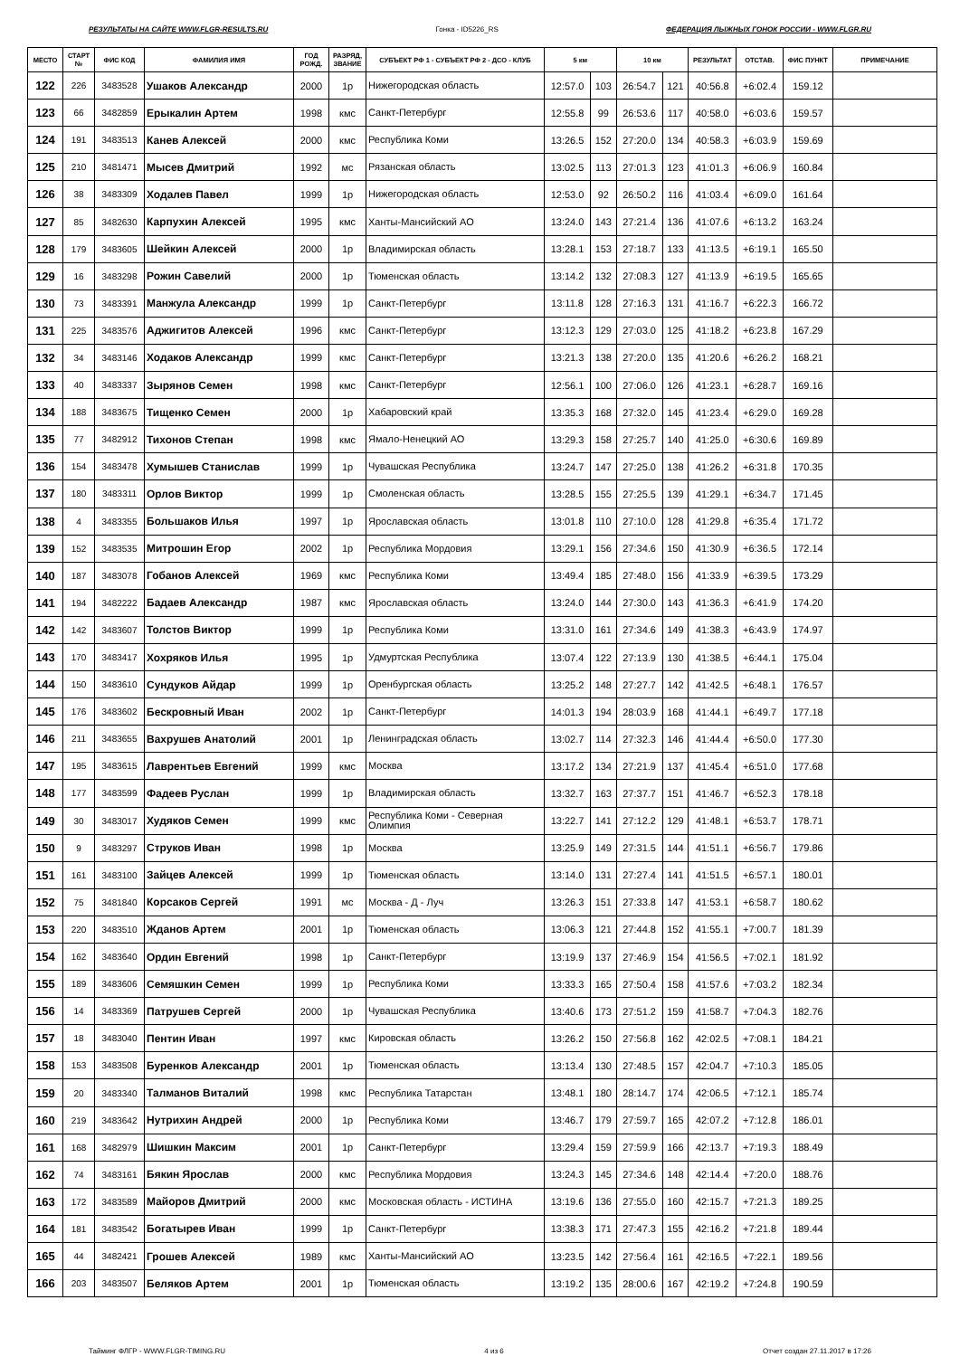РЕЗУЛЬТАТЫ НА САЙТЕ WWW.FLGR-RESULTS.RU Гонка - ID5226_RS ФЕДЕРАЦИЯ ЛЫЖНЫХ ГОНОК РОССИИ - WWW.FLGR.RU
| МЕСТО | СТАРТ № | ФИС КОД | ФАМИЛИЯ ИМЯ | ГОД РОЖД. | РАЗРЯД, ЗВАНИЕ | СУБЪЕКТ РФ 1 - СУБЪЕКТ РФ 2 - ДСО - КЛУБ | 5 км | | 10 км | | РЕЗУЛЬТАТ | ОТСТАВ. | ФИС ПУНКТ | ПРИМЕЧАНИЕ |
| --- | --- | --- | --- | --- | --- | --- | --- | --- | --- | --- | --- | --- | --- | --- |
| 122 | 226 | 3483528 | Ушаков Александр | 2000 | 1р | Нижегородская область | 12:57.0 | 103 | 26:54.7 | 121 | 40:56.8 | +6:02.4 | 159.12 | |
| 123 | 66 | 3482859 | Ерыкалин Артем | 1998 | кмс | Санкт-Петербург | 12:55.8 | 99 | 26:53.6 | 117 | 40:58.0 | +6:03.6 | 159.57 | |
| 124 | 191 | 3483513 | Канев Алексей | 2000 | кмс | Республика Коми | 13:26.5 | 152 | 27:20.0 | 134 | 40:58.3 | +6:03.9 | 159.69 | |
| 125 | 210 | 3481471 | Мысев Дмитрий | 1992 | мс | Рязанская область | 13:02.5 | 113 | 27:01.3 | 123 | 41:01.3 | +6:06.9 | 160.84 | |
| 126 | 38 | 3483309 | Ходалев Павел | 1999 | 1р | Нижегородская область | 12:53.0 | 92 | 26:50.2 | 116 | 41:03.4 | +6:09.0 | 161.64 | |
| 127 | 85 | 3482630 | Карпухин Алексей | 1995 | кмс | Ханты-Мансийский АО | 13:24.0 | 143 | 27:21.4 | 136 | 41:07.6 | +6:13.2 | 163.24 | |
| 128 | 179 | 3483605 | Шейкин Алексей | 2000 | 1р | Владимирская область | 13:28.1 | 153 | 27:18.7 | 133 | 41:13.5 | +6:19.1 | 165.50 | |
| 129 | 16 | 3483298 | Рожин Савелий | 2000 | 1р | Тюменская область | 13:14.2 | 132 | 27:08.3 | 127 | 41:13.9 | +6:19.5 | 165.65 | |
| 130 | 73 | 3483391 | Манжула Александр | 1999 | 1р | Санкт-Петербург | 13:11.8 | 128 | 27:16.3 | 131 | 41:16.7 | +6:22.3 | 166.72 | |
| 131 | 225 | 3483576 | Аджигитов Алексей | 1996 | кмс | Санкт-Петербург | 13:12.3 | 129 | 27:03.0 | 125 | 41:18.2 | +6:23.8 | 167.29 | |
| 132 | 34 | 3483146 | Ходаков Александр | 1999 | кмс | Санкт-Петербург | 13:21.3 | 138 | 27:20.0 | 135 | 41:20.6 | +6:26.2 | 168.21 | |
| 133 | 40 | 3483337 | Зырянов Семен | 1998 | кмс | Санкт-Петербург | 12:56.1 | 100 | 27:06.0 | 126 | 41:23.1 | +6:28.7 | 169.16 | |
| 134 | 188 | 3483675 | Тищенко Семен | 2000 | 1р | Хабаровский край | 13:35.3 | 168 | 27:32.0 | 145 | 41:23.4 | +6:29.0 | 169.28 | |
| 135 | 77 | 3482912 | Тихонов Степан | 1998 | кмс | Ямало-Ненецкий АО | 13:29.3 | 158 | 27:25.7 | 140 | 41:25.0 | +6:30.6 | 169.89 | |
| 136 | 154 | 3483478 | Хумышев Станислав | 1999 | 1р | Чувашская Республика | 13:24.7 | 147 | 27:25.0 | 138 | 41:26.2 | +6:31.8 | 170.35 | |
| 137 | 180 | 3483311 | Орлов Виктор | 1999 | 1р | Смоленская область | 13:28.5 | 155 | 27:25.5 | 139 | 41:29.1 | +6:34.7 | 171.45 | |
| 138 | 4 | 3483355 | Большаков Илья | 1997 | 1р | Ярославская область | 13:01.8 | 110 | 27:10.0 | 128 | 41:29.8 | +6:35.4 | 171.72 | |
| 139 | 152 | 3483535 | Митрошин Егор | 2002 | 1р | Республика Мордовия | 13:29.1 | 156 | 27:34.6 | 150 | 41:30.9 | +6:36.5 | 172.14 | |
| 140 | 187 | 3483078 | Гобанов Алексей | 1969 | кмс | Республика Коми | 13:49.4 | 185 | 27:48.0 | 156 | 41:33.9 | +6:39.5 | 173.29 | |
| 141 | 194 | 3482222 | Бадаев Александр | 1987 | кмс | Ярославская область | 13:24.0 | 144 | 27:30.0 | 143 | 41:36.3 | +6:41.9 | 174.20 | |
| 142 | 142 | 3483607 | Толстов Виктор | 1999 | 1р | Республика Коми | 13:31.0 | 161 | 27:34.6 | 149 | 41:38.3 | +6:43.9 | 174.97 | |
| 143 | 170 | 3483417 | Хохряков Илья | 1995 | 1р | Удмуртская Республика | 13:07.4 | 122 | 27:13.9 | 130 | 41:38.5 | +6:44.1 | 175.04 | |
| 144 | 150 | 3483610 | Сундуков Айдар | 1999 | 1р | Оренбургская область | 13:25.2 | 148 | 27:27.7 | 142 | 41:42.5 | +6:48.1 | 176.57 | |
| 145 | 176 | 3483602 | Бескровный Иван | 2002 | 1р | Санкт-Петербург | 14:01.3 | 194 | 28:03.9 | 168 | 41:44.1 | +6:49.7 | 177.18 | |
| 146 | 211 | 3483655 | Вахрушев Анатолий | 2001 | 1р | Ленинградская область | 13:02.7 | 114 | 27:32.3 | 146 | 41:44.4 | +6:50.0 | 177.30 | |
| 147 | 195 | 3483615 | Лаврентьев Евгений | 1999 | кмс | Москва | 13:17.2 | 134 | 27:21.9 | 137 | 41:45.4 | +6:51.0 | 177.68 | |
| 148 | 177 | 3483599 | Фадеев Руслан | 1999 | 1р | Владимирская область | 13:32.7 | 163 | 27:37.7 | 151 | 41:46.7 | +6:52.3 | 178.18 | |
| 149 | 30 | 3483017 | Худяков Семен | 1999 | кмс | Республика Коми - Северная Олимпия | 13:22.7 | 141 | 27:12.2 | 129 | 41:48.1 | +6:53.7 | 178.71 | |
| 150 | 9 | 3483297 | Струков Иван | 1998 | 1р | Москва | 13:25.9 | 149 | 27:31.5 | 144 | 41:51.1 | +6:56.7 | 179.86 | |
| 151 | 161 | 3483100 | Зайцев Алексей | 1999 | 1р | Тюменская область | 13:14.0 | 131 | 27:27.4 | 141 | 41:51.5 | +6:57.1 | 180.01 | |
| 152 | 75 | 3481840 | Корсаков Сергей | 1991 | мс | Москва - Д - Луч | 13:26.3 | 151 | 27:33.8 | 147 | 41:53.1 | +6:58.7 | 180.62 | |
| 153 | 220 | 3483510 | Жданов Артем | 2001 | 1р | Тюменская область | 13:06.3 | 121 | 27:44.8 | 152 | 41:55.1 | +7:00.7 | 181.39 | |
| 154 | 162 | 3483640 | Ордин Евгений | 1998 | 1р | Санкт-Петербург | 13:19.9 | 137 | 27:46.9 | 154 | 41:56.5 | +7:02.1 | 181.92 | |
| 155 | 189 | 3483606 | Семяшкин Семен | 1999 | 1р | Республика Коми | 13:33.3 | 165 | 27:50.4 | 158 | 41:57.6 | +7:03.2 | 182.34 | |
| 156 | 14 | 3483369 | Патрушев Сергей | 2000 | 1р | Чувашская Республика | 13:40.6 | 173 | 27:51.2 | 159 | 41:58.7 | +7:04.3 | 182.76 | |
| 157 | 18 | 3483040 | Пентин Иван | 1997 | кмс | Кировская область | 13:26.2 | 150 | 27:56.8 | 162 | 42:02.5 | +7:08.1 | 184.21 | |
| 158 | 153 | 3483508 | Буренков Александр | 2001 | 1р | Тюменская область | 13:13.4 | 130 | 27:48.5 | 157 | 42:04.7 | +7:10.3 | 185.05 | |
| 159 | 20 | 3483340 | Талманов Виталий | 1998 | кмс | Республика Татарстан | 13:48.1 | 180 | 28:14.7 | 174 | 42:06.5 | +7:12.1 | 185.74 | |
| 160 | 219 | 3483642 | Нутрихин Андрей | 2000 | 1р | Республика Коми | 13:46.7 | 179 | 27:59.7 | 165 | 42:07.2 | +7:12.8 | 186.01 | |
| 161 | 168 | 3482979 | Шишкин Максим | 2001 | 1р | Санкт-Петербург | 13:29.4 | 159 | 27:59.9 | 166 | 42:13.7 | +7:19.3 | 188.49 | |
| 162 | 74 | 3483161 | Бякин Ярослав | 2000 | кмс | Республика Мордовия | 13:24.3 | 145 | 27:34.6 | 148 | 42:14.4 | +7:20.0 | 188.76 | |
| 163 | 172 | 3483589 | Майоров Дмитрий | 2000 | кмс | Московская область - ИСТИНА | 13:19.6 | 136 | 27:55.0 | 160 | 42:15.7 | +7:21.3 | 189.25 | |
| 164 | 181 | 3483542 | Богатырев Иван | 1999 | 1р | Санкт-Петербург | 13:38.3 | 171 | 27:47.3 | 155 | 42:16.2 | +7:21.8 | 189.44 | |
| 165 | 44 | 3482421 | Грошев Алексей | 1989 | кмс | Ханты-Мансийский АО | 13:23.5 | 142 | 27:56.4 | 161 | 42:16.5 | +7:22.1 | 189.56 | |
| 166 | 203 | 3483507 | Беляков Артем | 2001 | 1р | Тюменская область | 13:19.2 | 135 | 28:00.6 | 167 | 42:19.2 | +7:24.8 | 190.59 | |
Тайминг ФЛГР - WWW.FLGR-TIMING.RU 4 из 6 Отчет создан 27.11.2017 в 17:26